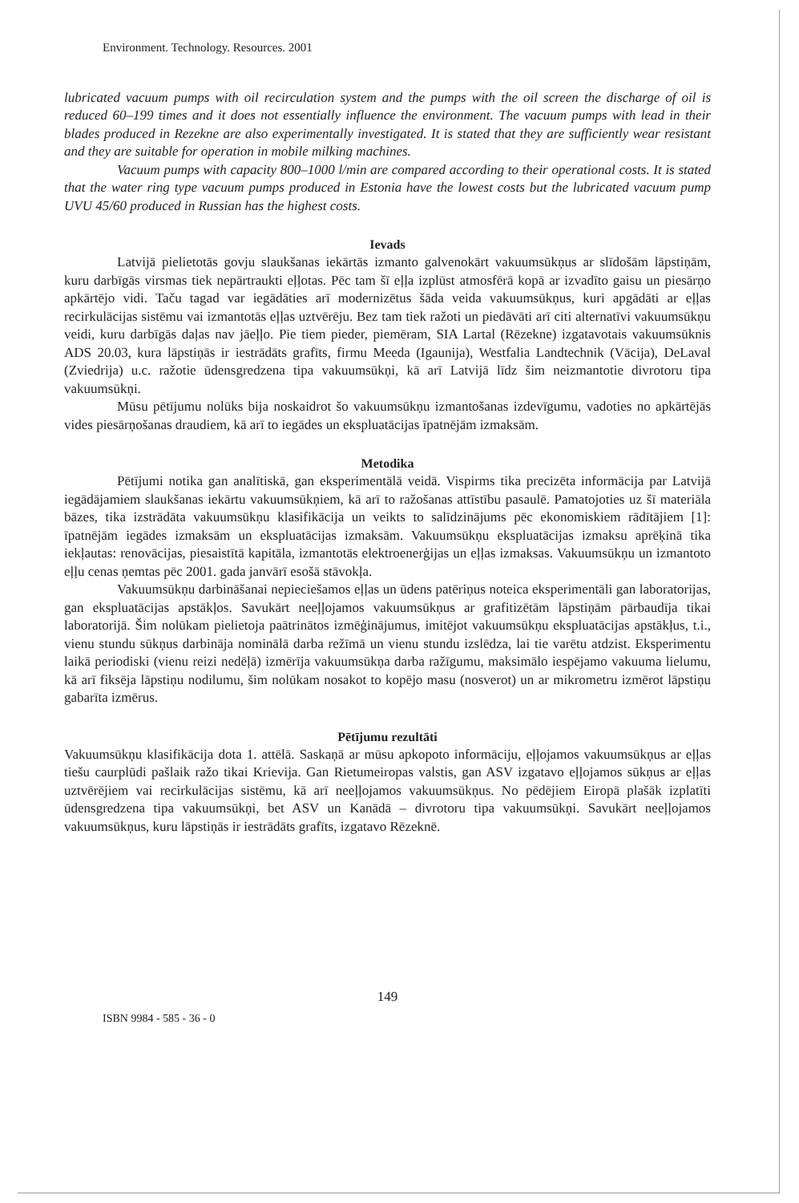Environment. Technology. Resources. 2001
lubricated vacuum pumps with oil recirculation system and the pumps with the oil screen the discharge of oil is reduced 60–199 times and it does not essentially influence the environment. The vacuum pumps with lead in their blades produced in Rezekne are also experimentally investigated. It is stated that they are sufficiently wear resistant and they are suitable for operation in mobile milking machines.
Vacuum pumps with capacity 800–1000 l/min are compared according to their operational costs. It is stated that the water ring type vacuum pumps produced in Estonia have the lowest costs but the lubricated vacuum pump UVU 45/60 produced in Russian has the highest costs.
Ievads
Latvijā pielietotās govju slaukšanas iekārtās izmanto galvenokārt vakuumsūkņus ar slīdošām lāpstiņām, kuru darbīgās virsmas tiek nepārtraukti eļļotas. Pēc tam šī eļļa izplūst atmosfērā kopā ar izvadīto gaisu un piesārņo apkārtējo vidi. Taču tagad var iegādāties arī modernizētus šāda veida vakuumsūkņus, kuri apgādāti ar eļļas recirkulācijas sistēmu vai izmantotās eļļas uztvērēju. Bez tam tiek ražoti un piedāvāti arī citi alternatīvi vakuumsūkņu veidi, kuru darbīgās daļas nav jāeļļo. Pie tiem pieder, piemēram, SIA Lartal (Rēzekne) izgatavotais vakuumsūknis ADS 20.03, kura lāpstiņās ir iestrādāts grafīts, firmu Meeda (Igaunija), Westfalia Landtechnik (Vācija), DeLaval (Zviedrija) u.c. ražotie ūdensgredzena tipa vakuumsūkņi, kā arī Latvijā līdz šim neizmantotie divrotoru tipa vakuumsūkņi.
Mūsu pētījumu nolūks bija noskaidrot šo vakuumsūkņu izmantošanas izdevīgumu, vadoties no apkārtējās vides piesārņošanas draudiem, kā arī to iegādes un ekspluatācijas īpatnējām izmaksām.
Metodika
Pētījumi notika gan analītiskā, gan eksperimentālā veidā. Vispirms tika precizēta informācija par Latvijā iegādājamiem slaukšanas iekārtu vakuumsūkņiem, kā arī to ražošanas attīstību pasaulē. Pamatojoties uz šī materiāla bāzes, tika izstrādāta vakuumsūkņu klasifikācija un veikts to salīdzinājums pēc ekonomiskiem rādītājiem [1]: īpatnējām iegādes izmaksām un ekspluatācijas izmaksām. Vakuumsūkņu ekspluatācijas izmaksu aprēķinā tika iekļautas: renovācijas, piesaistītā kapitāla, izmantotās elektroenerģijas un eļļas izmaksas. Vakuumsūkņu un izmantoto eļļu cenas ņemtas pēc 2001. gada janvārī esošā stāvokļa.
Vakuumsūkņu darbināšanai nepieciešamos eļļas un ūdens patēriņus noteica eksperimentāli gan laboratorijas, gan ekspluatācijas apstākļos. Savukārt neeļļojamos vakuumsūkņus ar grafitizētām lāpstiņām pārbaudīja tikai laboratorijā. Šim nolūkam pielietoja paātrinātos izmēģinājumus, imitējot vakuumsūkņu ekspluatācijas apstākļus, t.i., vienu stundu sūkņus darbināja nominālā darba režīmā un vienu stundu izslēdza, lai tie varētu atdzist. Eksperimentu laikā periodiski (vienu reizi nedēļā) izmērīja vakuumsūkņa darba ražīgumu, maksimālo iespējamo vakuuma lielumu, kā arī fiksēja lāpstiņu nodilumu, šim nolūkam nosakot to kopējo masu (nosverot) un ar mikrometru izmērot lāpstiņu gabarīta izmērus.
Pētījumu rezultāti
Vakuumsūkņu klasifikācija dota 1. attēlā. Saskaņā ar mūsu apkopoto informāciju, eļļojamos vakuumsūkņus ar eļļas tiešu caurplūdi pašlaik ražo tikai Krievija. Gan Rietumeiropas valstis, gan ASV izgatavo eļļojamos sūkņus ar eļļas uztvērējiem vai recirkulācijas sistēmu, kā arī neeļļojamos vakuumsūkņus. No pēdējiem Eiropā plašāk izplatīti ūdensgredzena tipa vakuumsūkņi, bet ASV un Kanādā – divrotoru tipa vakuumsūkņi. Savukārt neeļļojamos vakuumsūkņus, kuru lāpstiņās ir iestrādāts grafīts, izgatavo Rēzeknē.
149
ISBN 9984 - 585 - 36 - 0